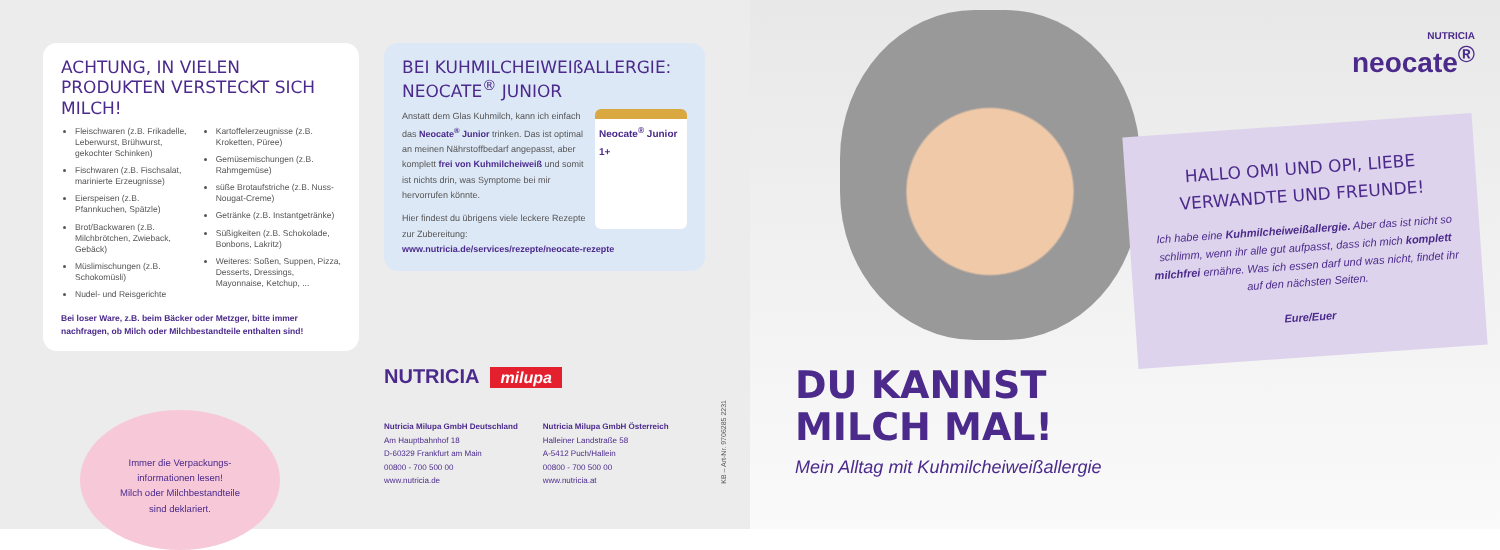ACHTUNG, IN VIELEN PRODUKTEN VERSTECKT SICH MILCH!
Fleischwaren (z.B. Frikadelle, Leberwurst, Brühwurst, gekochter Schinken)
Fischwaren (z.B. Fischsalat, marinierte Erzeugnisse)
Eierspeisen (z.B. Pfannkuchen, Spätzle)
Brot/Backwaren (z.B. Milchbrötchen, Zwieback, Gebäck)
Müslimischungen (z.B. Schokomüsli)
Nudel- und Reisgerichte
Kartoffelerzeugnisse (z.B. Kroketten, Püree)
Gemüsemischungen (z.B. Rahmgemüse)
süße Brotaufstriche (z.B. Nuss-Nougat-Creme)
Getränke (z.B. Instantgetränke)
Süßigkeiten (z.B. Schokolade, Bonbons, Lakritz)
Weiteres: Soßen, Suppen, Pizza, Desserts, Dressings, Mayonnaise, Ketchup, ...
Bei loser Ware, z.B. beim Bäcker oder Metzger, bitte immer nachfragen, ob Milch oder Milchbestandteile enthalten sind!
BEI KUHMILCHEIWEIßALLERGIE: NEOCATE<sup>®</sup> JUNIOR
Neocate<sup>®</sup> Junior 1+
Anstatt dem Glas Kuhmilch, kann ich einfach das Neocate<sup>®</sup> Junior trinken. Das ist optimal an meinen Nährstoff­bedarf angepasst, aber komplett frei von Kuhmilcheiweiß und somit ist nichts drin, was Symptome bei mir hervorrufen könnte.
Hier findest du übrigens viele leckere Rezepte zur Zubereitung:
www.nutricia.de/services/rezepte/neocate-rezepte
Immer die Verpackungs-
informationen lesen!
Milch oder Milchbestandteile
sind deklariert.
NUTRICIA milupa
Nutricia Milupa GmbH Deutschland
Am Hauptbahnhof 18
D-60329 Frankfurt am Main
00800 - 700 500 00
www.nutricia.de
Nutricia Milupa GmbH Österreich
Halleiner Landstraße 58
A-5412 Puch/Hallein
00800 - 700 500 00
www.nutricia.at
KB – Art-Nr. 9706285 2231
NUTRICIA
neocate<sup>®</sup>
HALLO OMI UND OPI, LIEBE VERWANDTE UND FREUNDE!
Ich habe eine Kuhmilcheiweißallergie. Aber das ist nicht so schlimm, wenn ihr alle gut aufpasst, dass ich mich komplett milchfrei ernähre. Was ich essen darf und was nicht, findet ihr auf den nächsten Seiten.
Eure/Euer
DU KANNST
MILCH MAL!
Mein Alltag mit Kuhmilcheiweißallergie